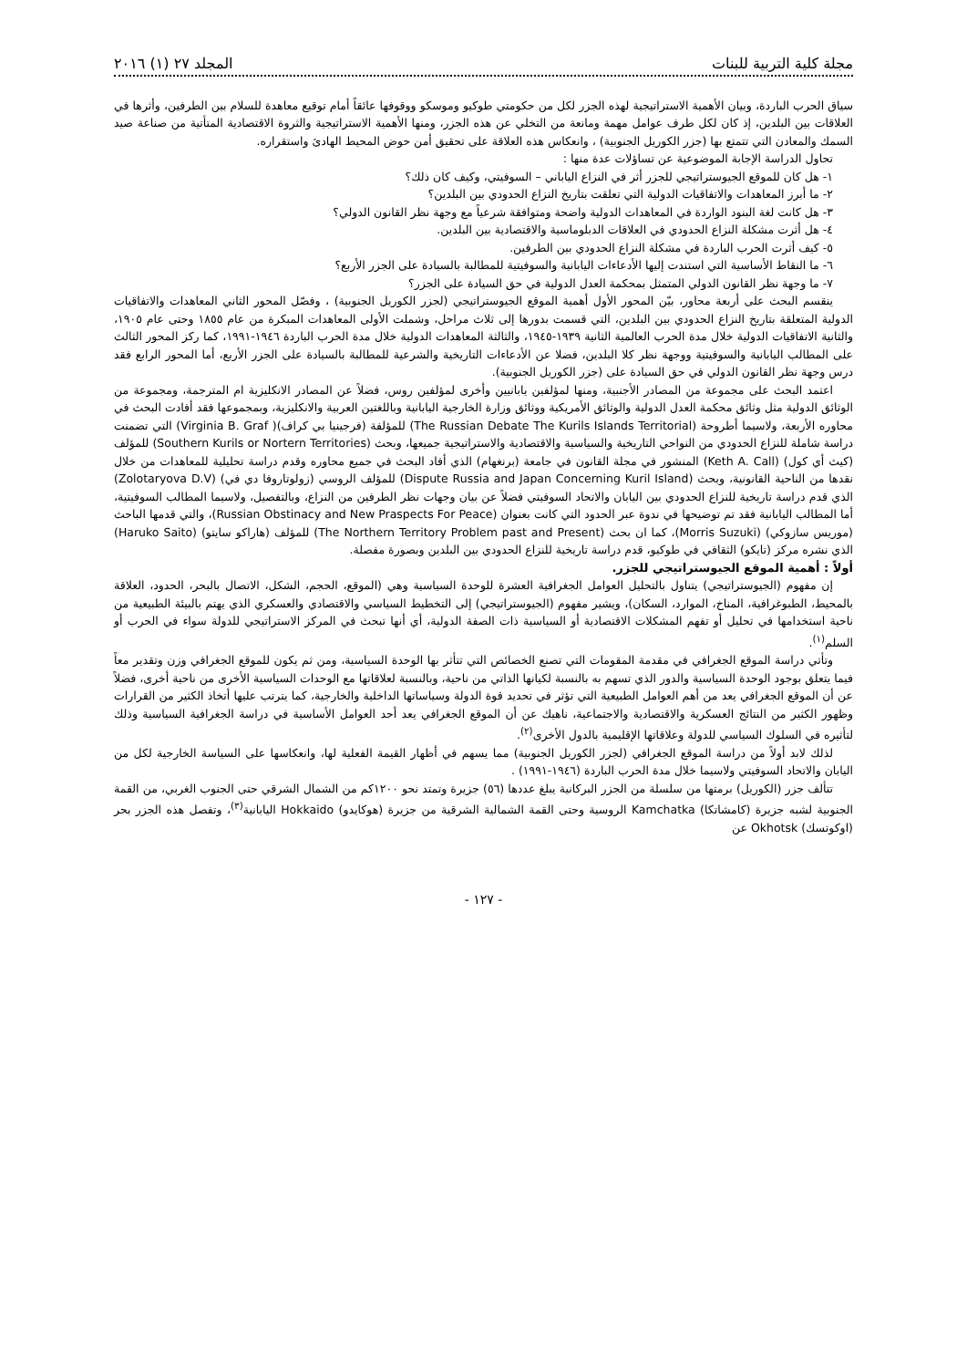مجلة كلية التربية للبنات المجلد ٢٧ (١) ٢٠١٦
سياق الحرب الباردة، وبيان الأهمية الاستراتيجية لهذه الجزر لكل من حكومتي طوكيو وموسكو ووقوفها عائقاً أمام توقيع معاهدة للسلام بين الطرفين، وأثرها في العلاقات بين البلدين، إذ كان لكل طرف عوامل مهمة ومانعة من التخلي عن هذه الجزر، ومنها الأهمية الاستراتيجية والثروة الاقتصادية المتأتية من صناعة صيد السمك والمعادن التي تتمتع بها (جزر الكوريل الجنوبية) ، وانعكاس هذه العلاقة على تحقيق أمن حوض المحيط الهادئ واستقراره.
تحاول الدراسة الإجابة الموضوعية عن تساؤلات عدة منها :
١- هل كان للموقع الجيوستراتيجي للجزر أثر في النزاع الياباني – السوفيتي، وكيف كان ذلك؟
٢- ما أبرز المعاهدات والاتفاقيات الدولية التي تعلقت بتاريخ النزاع الحدودي بين البلدين؟
٣- هل كانت لغة البنود الواردة في المعاهدات الدولية واضحة ومتوافقة شرعياً مع وجهة نظر القانون الدولي؟
٤- هل أثرت مشكلة النزاع الحدودي في العلاقات الدبلوماسية والاقتصادية بين البلدين.
٥- كيف أثرت الحرب الباردة في مشكلة النزاع الحدودي بين الطرفين.
٦- ما النقاط الأساسية التي استندت إليها الأدعاءات اليابانية والسوفيتية للمطالبة بالسيادة على الجزر الأربع؟
٧- ما وجهة نظر القانون الدولي المتمثل بمحكمة العدل الدولية في حق السيادة على الجزر؟
ينقسم البحث على أربعة محاور، بيّن المحور الأول أهمية الموقع الجيوستراتيجي (لجزر الكوريل الجنوبية) ، وفصّل المحور الثاني المعاهدات والاتفاقيات الدولية المتعلقة بتاريخ النزاع الحدودي بين البلدين، التي قسمت بدورها إلى ثلاث مراحل، وشملت الأولى المعاهدات المبكرة من عام ١٨٥٥ وحتى عام ١٩٠٥، والثانية الاتفاقيات الدولية خلال مدة الحرب العالمية الثانية ١٩٣٩-١٩٤٥، والثالثة المعاهدات الدولية خلال مدة الحرب الباردة ١٩٤٦-١٩٩١، كما ركز المحور الثالث على المطالب اليابانية والسوفيتية ووجهة نظر كلا البلدين، فضلا عن الأدعاءات التاريخية والشرعية للمطالبة بالسيادة على الجزر الأربع، أما المحور الرابع فقد درس وجهة نظر القانون الدولي في حق السيادة على (جزر الكوريل الجنوبية).
اعتمد البحث على مجموعة من المصادر الأجنبية، ومنها لمؤلفين يابانيين وأخرى لمؤلفين روس، فضلاً عن المصادر الانكليزية ام المترجمة، ومجموعة من الوثائق الدولية مثل وثائق محكمة العدل الدولية والوثائق الأمريكية ووثائق وزارة الخارجية اليابانية وباللغتين العربية والانكليزية، وبمجموعها فقد أفادت البحث في محاوره الأربعة، ولاسيما أطروحة (The Russian Debate The Kurils Islands Territorial) للمؤلفة (فرجينيا بي كراف)( Virginia B. Graf) التي تضمنت دراسة شاملة للنزاع الحدودي من النواحي التاريخية والسياسية والاقتصادية والاستراتيجية جميعها، وبحث (Southern Kurils or Nortern Territories) للمؤلف (كيث أي كول) (Keth A. Call) المنشور في مجلة القانون في جامعة (برنغهام) الذي أفاد البحث في جميع محاوره وقدم دراسة تحليلية للمعاهدات من خلال نقدها من الناحية القانونية، وبحث (Dispute Russia and Japan Concerning Kuril Island) للمؤلف الروسي (زولوتاروفا دي في) (Zolotaryova D.V) الذي قدم دراسة تاريخية للنزاع الحدودي بين اليابان والاتحاد السوفيتي فضلاً عن بيان وجهات نظر الطرفين من النزاع، وبالتفصيل، ولاسيما المطالب السوفيتية، أما المطالب اليابانية فقد تم توضيحها في ندوة عبر الحدود التي كانت بعنوان (Russian Obstinacy and New Praspects For Peace)، والتي قدمها الباحث (موريس سازوكي) (Morris Suzuki)، كما ان بحث (The Northern Territory Problem past and Present) للمؤلف (هاراكو سايتو) (Haruko Saito) الذي نشره مركز (تايكو) الثقافي في طوكيو، قدم دراسة تاريخية للنزاع الحدودي بين البلدين وبصورة مفصلة.
أولاً : أهمية الموقع الجيوستراتيجي للجزر.
إن مفهوم (الجيوستراتيجي) يتناول بالتحليل العوامل الجغرافية العشرة للوحدة السياسية وهي (الموقع، الحجم، الشكل، الاتصال بالبحر، الحدود، العلاقة بالمحيط، الطبوغرافية، المناخ، الموارد، السكان)، ويشير مفهوم (الجيوستراتيجي) إلى التخطيط السياسي والاقتصادي والعسكري الذي يهتم بالبيئة الطبيعية من ناحية استخدامها في تحليل أو تفهم المشكلات الاقتصادية أو السياسية ذات الصفة الدولية، أي أنها تبحث في المركز الاستراتيجي للدولة سواء في الحرب أو السلم<sup>(١)</sup>.
وتأتي دراسة الموقع الجغرافي في مقدمة المقومات التي تصنع الخصائص التي تتأثر بها الوحدة السياسية، ومن ثم يكون للموقع الجغرافي وزن وتقدير معاً فيما يتعلق بوجود الوحدة السياسية والدور الذي تسهم به بالنسبة لكيانها الذاتي من ناحية، وبالنسبة لعلاقاتها مع الوحدات السياسية الأخرى من ناحية أخرى، فضلاً عن أن الموقع الجغرافي يعد من أهم العوامل الطبيعية التي تؤثر في تحديد قوة الدولة وسياساتها الداخلية والخارجية، كما يترتب عليها أتخاذ الكثير من القرارات وظهور الكثير من النتائج العسكرية والاقتصادية والاجتماعية، ناهيك عن أن الموقع الجغرافي يعد أحد العوامل الأساسية في دراسة الجغرافية السياسية وذلك لتأثيره في السلوك السياسي للدولة وعلاقاتها الإقليمية بالدول الأخرى<sup>(٢)</sup>.
لذلك لابد أولاً من دراسة الموقع الجغرافي (لجزر الكوريل الجنوبية) مما يسهم في أظهار القيمة الفعلية لها، وانعكاسها على السياسة الخارجية لكل من اليابان والاتحاد السوفيتي ولاسيما خلال مدة الحرب الباردة (١٩٤٦-١٩٩١) .
تتألف جزر (الكوريل) برمتها من سلسلة من الجزر البركانية يبلغ عددها (٥٦) جزيرة وتمتد نحو ١٢٠٠كم من الشمال الشرقي حتى الجنوب الغربي، من القمة الجنوبية لشبه جزيرة (كامشاتكا) Kamchatka الروسية وحتى القمة الشمالية الشرقية من جزيرة (هوكايدو) Hokkaido اليابانية<sup>(٣)</sup>، وتفصل هذه الجزر بحر (اوكوتسك) Okhotsk عن
- ١٢٧ -